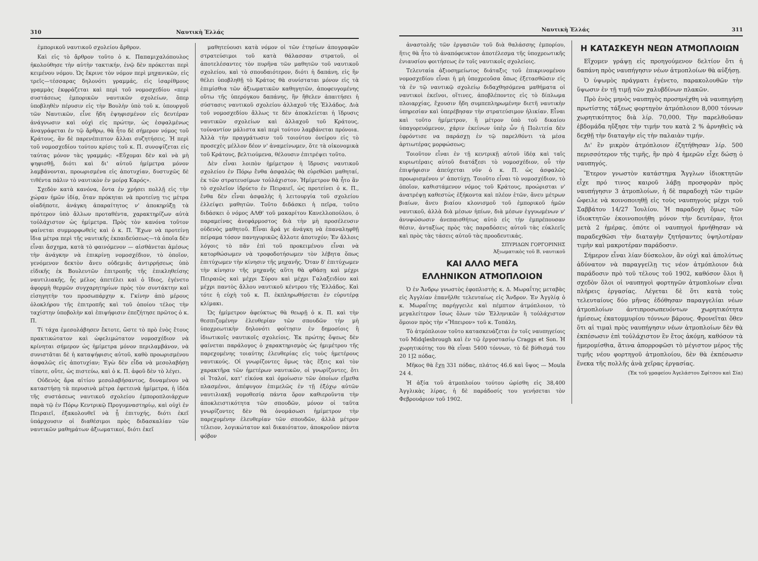310 Ναυτικὴ Ἑλλάς
ἐμπορικοῦ ναυτικοῦ σχολείου ἄρθρον.
Καὶ εἰς τὸ ἄρθρον τοῦτο ὁ κ. Παπαμιχαλόπουλος ἠκολούθησε τὴν αὐτὴν τακτικήν, ἐνῷ δὲν πρόκειται περὶ κειμένου νόμου. Ὡς ἔκρινε τὸν νόμον περὶ μηχανικῶν, εἰς τρεῖς—τέσσαρας δηλονότι γραμμάς, εἰς ἰσαρίθμους γραμμὰς ἐκφράζεται καὶ περὶ τοῦ νομοσχεδίου «περὶ συστάσεως ἐμπορικῶν ναυτικῶν σχολείων, ὅπερ ὑποβληθὲν πέρυσιν εἰς τὴν Βουλὴν ὑπὸ τοῦ κ. ὑπουργοῦ τῶν Ναυτικῶν, εἶνε ἤδη ἐψηφισμένον εἰς δευτέραν ἀνάγνωσιν καὶ οὐχὶ εἰς πρώτην, ὡς ἐσφαλμένως ἀναγράφεται ἐν τῷ ἄρθρῳ, θὰ ἦτο δὲ σήμερον νόμος τοῦ Κράτους, ἂν δὲ παρενέπιπτον ἄλλαι συζητήσεις. Ἡ περὶ τοῦ νομοσχεδίου τούτου κρίσις τοῦ κ. Π. συνοψίζεται εἰς ταύτας μόνον τὰς γραμμάς: «Εὔχομαι δὲν καὶ νὰ μὴ ψηφισθῇ, διότι καὶ δι' αὐτοῦ ἡμίμετρα μόνον λαμβάνονται, προωρισμένα εἰς ἀποτυχίαν, δυστυχῶς δὲ τιθέντα πάλιν τὸ ναυτικὸν ἐν μοίρᾳ Καρός».
Σχεδὸν κατὰ κανόνα, ὄντα ἐν χρήσει πολλῇ εἰς τὴν χώραν ἡμῶν ἰδίᾳ, ὅταν πρόκηται νὰ προτείνῃ τις μέτρα οἱαδήποτε, ἀνάγκη ἀπαραίτητος ν' ἀποκηρύξῃ τὰ πρότερον ὑπὸ ἄλλων προταθέντα, χαρακτηρίζων αὐτὰ τοὐλάχιστον ὡς ἡμίμετρα. Πρὸς τὸν κανόνα τοῦτον φαίνεται συμμορφωθεὶς καὶ ὁ κ. Π. Ἔχων νὰ προτείνῃ ἴδια μέτρα περὶ τῆς ναυτικῆς ἐκπαιδεύσεως—τὰ ὁποῖα δὲν εἶναι ἄσχημα, κατὰ τὸ φαινόμενον — αἰσθάνεται ἀμέσως τὴν ἀνάγκην νὰ ἐπικρίνῃ νομοσχέδιον, τὸ ὁποῖον, γενόμενον δεκτὸν ἄνευ οὐδεμιᾶς ἀντιρρήσεως ὑπὸ εἰδικῆς ἐκ Βουλευτῶν ἐπιτροπῆς τῆς ἐπικληθείσης ναυτιλιακῆς, ἧς μέλος ἀπετέλει καὶ ὁ ἴδιος, ἐγένετο ἀφορμὴ θερμῶν συγχαρητηρίων πρὸς τὸν συντάκτην καὶ εἰσηγητὴν του προσωπάρχην κ. Γκίνην ἀπὸ μέρους ὁλοκλήρου τῆς ἐπιτροπῆς καὶ τοῦ ὁποίου τέλος τὴν ταχίστην ὑποβολὴν καὶ ἐπιψήφισιν ἐπεζήτησε πρῶτος ὁ κ. Π.
Τί τάχα ἐμεσολάβησεν ἔκτοτε, ὥστε τὸ πρὸ ἑνὸς ἔτους πρακτικώτατον καὶ ὠφελιμώτατον νομοσχέδιον νὰ κρίνηται σήμερον ὡς ἡμίμετρα μόνον περιλαμβάνον, νὰ συνιστᾶται δὲ ἡ καταψήφισις αὐτοῦ, καθὸ προωρισμένου ἀσφαλῶς εἰς ἀποτυχίαν; Ἐγὼ δὲν εἶδα νὰ μεσολαβήσῃ τίποτε, οὔτε, ὡς πιστεύω, καὶ ὁ κ. Π. ἀφοῦ δὲν τὸ λέγει.
Οὐδενὸς ἄρα αἰτίου μεσολαβήσαντος, δυναμένου νὰ καταστήσῃ τὰ περυσινὰ μέτρα ἐφετεινὰ ἡμίμετρα, ἡ ἰδέα τῆς συστάσεως ναυτικοῦ σχολείου ἐμποροπλοιάρχων παρὰ τῷ ἐν Πόρῳ Κεντρικῷ Προγυμναστηρίῳ, καὶ οὐχὶ ἐν Πειραιεῖ, ἐξακολουθεῖ νὰ ᾖ ἐπιτυχής, διότι ἐκεῖ ὑπάρχουσιν οἱ διαθέσιμοι πρὸς διδασκαλίαν τῶν ναυτικῶν μαθημάτων ἀξιωματικοί, διότι ἐκεῖ
μαθητεύουσι κατὰ νόμον οἱ τῶν ἐτησίων ἀπογραφῶν στρατεύσιμοι τοῦ κατὰ θάλασσαν στρατοῦ, οἱ ἀποτελέσαντες τὸν πυρῆνα τῶν μαθητῶν τοῦ ναυτικοῦ σχολείου, καὶ τὸ σπουδαιότερον, διότι ἡ δαπάνη, εἰς ἣν θέλει ὑποβληθῇ τὸ Κράτος θὰ συνίσταται μόνον εἰς τὰ ἐπιμίσθια τῶν ἀξιωματικῶν καθηγητῶν, ἀποφευγομένης οὕτω τῆς ὑπερόγκου δαπάνης, ἣν ἤθελεν ἀπαιτήσει ἡ σύστασις ναυτικοῦ σχολείου ἀλλαχοῦ τῆς Ἑλλάδος. Διὰ τοῦ νομοσχεδίου ἄλλως τε δὲν ἀποκλείεται ἡ ἵδρυσις ναυτικῶν σχολείων καὶ ἀλλαχοῦ τοῦ Κράτους, τοὐναντίον μάλιστα καὶ περὶ τούτου λαμβάνεται πρόνοια. Ἀλλὰ τὴν πραγμάτωσιν τοῦ τοιούτου ὀνείρου εἰς τὸ προσεχὲς μέλλον δέον ν' ἀναμείνωμεν, ὅτε τὰ οἰκονομικὰ τοῦ Κράτους, βελτιούμενα, θέλουσιν ἐπιτρέψει τοῦτο.
Δὲν εἶναι λοιπὸν ἡμίμετρον ἡ ἵδρυσις ναυτικοῦ σχολείου ἐν Πόρῳ ἔνθα ἀσφαλῶς θὰ εὑρεθῶσι μαθηταί, ἐκ τῶν στρατευσίμων τοὐλάχιστον. Ἡμίμετρον θὰ ἦτο ἂν τὸ σχολεῖον ἱδρύετο ἐν Πειραιεῖ, ὡς προτείνει ὁ κ. Π., ἔνθα δὲν εἶναι ἀσφαλὴς ἡ λειτουργία τοῦ σχολείου ἐλλείψει μαθητῶν. Τοῦτο διδάσκει ἡ πεῖρα, τοῦτο διδάσκει ὁ νόμος ΑΛΘ' τοῦ μακαρίτου Κανελλοπούλου, ὁ παραμείνας ἀνεφάρμοστος διὰ τὴν μὴ προσέλευσιν οὐδενὸς μαθητοῦ. Εἶναι ἄρά γε ἀνάγκη νὰ ἐπαναληφθῇ πείραμα τόσον πανηγυρικῶς ἄλλοτε ἀποτυχόν; Ἐν ἄλλοις λόγοις τὸ πᾶν ἐπὶ τοῦ προκειμένου εἶναι νὰ κατορθώσωμεν νὰ τροφοδοτήσωμεν τὸν λέβητα ὅπως ἐπιτύχωμεν τὴν κίνησιν τῆς μηχανῆς. Ὅταν δ' ἐπιτύχωμεν τὴν κίνησιν τῆς μηχανῆς αὕτη θὰ φθάσῃ καὶ μέχρι Πειραιῶς καὶ μέχρι Σύρου καὶ μέχρι Γαλαξειδίου καὶ μέχρι παντὸς ἄλλου ναυτικοῦ κέντρου τῆς Ἑλλάδος. Καὶ τότε ἡ εὐχὴ τοῦ κ. Π. ἐκπληρωθήσεται ἐν εὐρυτέρᾳ κλίμακι.
Ὡς ἡμίμετρον ἀφεύκτως θὰ θεωρῇ ὁ κ. Π. καὶ τὴν θεσπιζομένην ἐλευθερίαν τῶν σπουδῶν τὴν μὴ ὑποχρεωτικὴν δηλονότι φοίτησιν ἐν δημοσίοις ἢ ἰδιωτικοῖς ναυτικοῖς σχολείοις. Ἐκ πρώτης ὄψεως δὲν φαίνεται παράλογος ὁ χαρακτηρισμὸς ὡς ἡμιμέτρου τῆς παρεχομένης τοιαύτης ἐλευθερίας εἰς τοὺς ἡμετέρους ναυτικούς. Οἱ γνωρίζοντες ὅμως τὰς ἕξεις καὶ τὸν χαρακτῆρα τῶν ἡμετέρων ναυτικῶν, οἱ γνωρίζοντες, ὅτι οἱ Ἰταλοί, κατ' εἰκόνα καὶ ὁμοίωσιν τῶν ὁποίων εἴμεθα πλασμένοι, ἀπέφυγον ἐπιμελῶς ἐν τῇ ἐξόχῳ αὐτῶν ναυτιλιακῇ νομοθεσίᾳ πάντα ὅρον καθιεροῦντα τὴν ἀποκλειστικότητα τῶν σπουδῶν, μόνον οἱ ταῦτα γνωρίζοντες δὲν θὰ ὀνομάσωσι ἡμίμετρον τὴν παρεχομένην ἐλευθερίαν τῶν σπουδῶν, ἀλλὰ μέτρον τέλειον, λογικώτατον καὶ δικαιότατον, ἀποκροῦον πάντα φόβον
Ναυτικὴ Ἑλλάς 311
ἀναστολῆς τῶν ἐργασιῶν τοῦ διὰ θαλάσσης ἐμπορίου, ἥτις θὰ ἦτο τὸ ἀναπόφευκτον ἀποτέλεσμα τῆς ὑποχρεωτικῆς ἐνιαυσίου φοιτήσεως ἐν τοῖς ναυτικοῖς σχολείοις.
Τελευταία ἀξιοσημείωτος διάταξις τοῦ ἐπικρινομένου νομοσχεδίου εἶναι ἡ μὴ ὑποχρεοῦσα ὅπως ἐξετασθῶσιν εἰς τὰ ἐν τῷ ναυτικῷ σχολείῳ διδαχθησόμενα μαθήματα οἱ ναυτικοὶ ἐκεῖνοι, οἵτινες, ἀποβλέποντες εἰς τὸ δίπλωμα πλοιαρχίας, ἔχουσιν ἤδη συμπεπληρωμένην διετῆ ναυτικὴν ὑπηρεσίαν καὶ ὑπερέβησαν τὴν στρατεύσιμον ἡλικίαν. Εἶναι καὶ τοῦτο ἡμίμετρον, ἢ μέτρον ὑπὸ τοῦ δικαίου ὑπαγορευόμενον, χάριν ἐκείνων ὑπὲρ ὧν ἡ Πολιτεία δὲν ἐφρόντισε να παράσχῃ ἐν τῷ παρελθόντι τὰ μέσα ἀρτιωτέρας μορφώσεως;
Τοιοῦτον εἶναι ἐν τῇ κεντρικῇ αὐτοῦ ἰδέᾳ καὶ ταῖς κυριωτέραις αὐτοῦ διατάξεσι τὸ νομοσχέδιον, οὗ τὴν ἐπιψήφισιν ἀπεύχεται νῦν ὁ κ. Π. ὡς ἀσφαλῶς προωρισμένου ν' ἀποτύχῃ. Τοιοῦτο εἶναι τὸ νομοσχέδιον, τὸ ὁποῖον, καθιστάμενον νόμος τοῦ Κράτους, προώρισται ν' ἀνατρέψῃ καθεστὼς ἑξήκοντα καὶ πλέον ἐτῶν, ἄνευ μέτρων βιαίων, ἄνευ βιαίου κλονισμοῦ τοῦ ἐμπορικοῦ ἡμῶν ναυτικοῦ, ἀλλὰ διὰ μέσων ἠπίων, διὰ μέσων ἐγγυωμένων ν' ἀνυψώσωσιν ἀνεπαισθήτως αὐτὸ εἰς τὴν ἐμπρέπουσαν θέσιν, ἀνταξίως πρὸς τὰς παραδόσεις αὐτοῦ τὰς εὐκλεεῖς καὶ πρὸς τὰς τάσεις αὐτοῦ τὰς προοδευτικάς.
ΣΠΥΡΙΔΩΝ ΓΟΡΓΟΡΙΝΗΣ
Ἀξιωματικὸς τοῦ Β. ναυτικοῦ
ΚΑΙ ΑΛΛΟ ΜΕΓΑ
ΕΛΛΗΝΙΚΟΝ ΑΤΜΟΠΛΟΙΟΝ
Ὁ ἐν Ἄνδρῳ γνωστὸς ἐφοπλιστὴς κ. Δ. Μωραΐτης μεταβὰς εἰς Ἀγγλίαν ἐπανῆλθε τελευταίως εἰς Ἄνδρον. Ἐν Ἀγγλίᾳ ὁ κ. Μωραΐτης παρήγγειλε καὶ πέμπτον ἀτμόπλοιον, τὸ μεγαλείτερον ἴσως ὅλων τῶν Ἑλληνικῶν ἢ τοὐλάχιστον ὅμοιον πρὸς τὴν «Ἤπειρον» τοῦ κ. Τοπάλη.
Τὸ ἀτμόπλοιον τοῦτο κατασκευάζεται ἐν τοῖς ναυπηγείοις τοῦ Midqlesbrough καὶ ἐν τῷ ἐργοστασίῳ Craggs et Son. Ἡ χωρητικότης του θὰ εἶναι 5400 τόννων, τὸ δὲ βύθισμά του 20 1]2 πόδας.
Μῆκος θὰ ἔχῃ 331 πόδας, πλάτος 46.6 καὶ ὕψος — Moula 24 4.
Ἡ ἀξία τοῦ ἀτμοπλοίου τούτου ὡρίσθη εἰς 38,400 Ἀγγλικὰς λίρας, ἡ δὲ παράδοσίς του γενήσεται τὸν Φεβρουάριον τοῦ 1902.
Η ΚΑΤΑΣΚΕΥΗ ΝΕΩΝ ΑΤΜΟΠΛΟΙΩΝ
Εἴχομεν γράψῃ εἰς προηγούμενον δελτίον ὅτι ἡ δαπάνη πρὸς ναυπήγησιν νέων ἀτμοπλοίων θὰ αὐξήσῃ.
Ὁ ὑψωμὸς πράγματι ἐγένετο, παρακολουθῶν τὴν ὕψωσιν ἐν τῇ τιμῇ τῶν χαλυβδίνων πλακῶν.
Πρὸ ἑνὸς μηνὸς ναυπηγὸς προσηνέχθη νὰ ναυπηγήσῃ πρωτίστης τάξεως φορτηγὸν ἀτμόπλοιον 8,000 τόννων χωρητικότητος διὰ λίρ. 70,000. Τὴν παρελθοῦσαν ἑβδομάδα ηὔξησε τὴν τιμήν του κατὰ 2 % ἀρνηθεὶς νὰ δεχθῇ τὴν διαταγὴν εἰς τὴν παλαιὰν τιμήν.
Δι' ἓν μικρὸν ἀτμόπλοιον ἐζητήθησαν λίρ. 500 περισσότερον τῆς τιμῆς, ἣν πρὸ 4 ἡμερῶν εἶχε δώσῃ ὁ ναυπηγός.
Ἕτερον γνωστὸν κατάστημα Ἄγγλων ἰδιοκτητῶν εἶχε πρό τινος καιροῦ λάβῃ προσφορὰν πρὸς ναυπήγησιν 3 ἀτμοπλοίων, ἡ δὲ παραδοχὴ τῶν τιμῶν ὤφειλε νὰ κοινοποιηθῇ εἰς τοὺς ναυπηγοὺς μέχρι τοῦ Σαββάτου 14/27 Ἰουλίου. Ἡ παραδοχὴ ὅμως τῶν ἰδιοκτητῶν ἐκοινοποιήθη μόνον τὴν δευτέραν, ἤτοι μετὰ 2 ἡμέρας. ὁπότε οἱ ναυπηγοὶ ἠρνήθησαν νὰ παραδεχθῶσι τὴν διαταγὴν ζητήσαντες ὑψηλοτέραν τιμὴν καὶ μακροτέραν παράδοσιν.
Σήμερον εἶναι λίαν δύσκολον, ἂν οὐχὶ καὶ ἀπολύτως ἀδύνατον νὰ παραγγείλῃ τις νέον ἀτμόπλοιον διὰ παράδοσιν πρὸ τοῦ τέλους τοῦ 1902, καθόσον ὅλοι ἢ σχεδὸν ὅλοι οἱ ναυπηγοὶ φορτηγῶν ἀτμοπλοίων εἶναι πλήρεις ἐργασίας. Λέγεται δὲ ὅτι κατὰ τοὺς τελευταίους δύο μῆνας ἐδόθησαν παραγγελίαι νέων ἀτμοπλοίων ἀντιπροσωπευόντων χωρητικότητα ἡμίσεως ἑκατομμυρίου τόννων βάρους. Φρονεῖται ὅθεν ὅτι αἱ τιμαὶ πρὸς ναυπήγησιν νέων ἀτμοπλοίων δὲν θὰ ἐκπέσωσιν ἐπὶ τοὐλάχιστον ἓν ἔτος ἀκόμη, καθόσον τὰ ἡμερομίσθια, ἅτινα ἀπορροφῶσι τὸ μέγιστον μέρος τῆς τιμῆς νέου φορτηγοῦ ἀτμοπλοίου, δὲν θὰ ἐκπέσωσιν ἕνεκα τῆς πολλῆς ἀνὰ χεῖρας ἐργασίας.
(Ἐκ τοῦ γραφείου Ἀγελάστου Σφίτσου καὶ Σία)